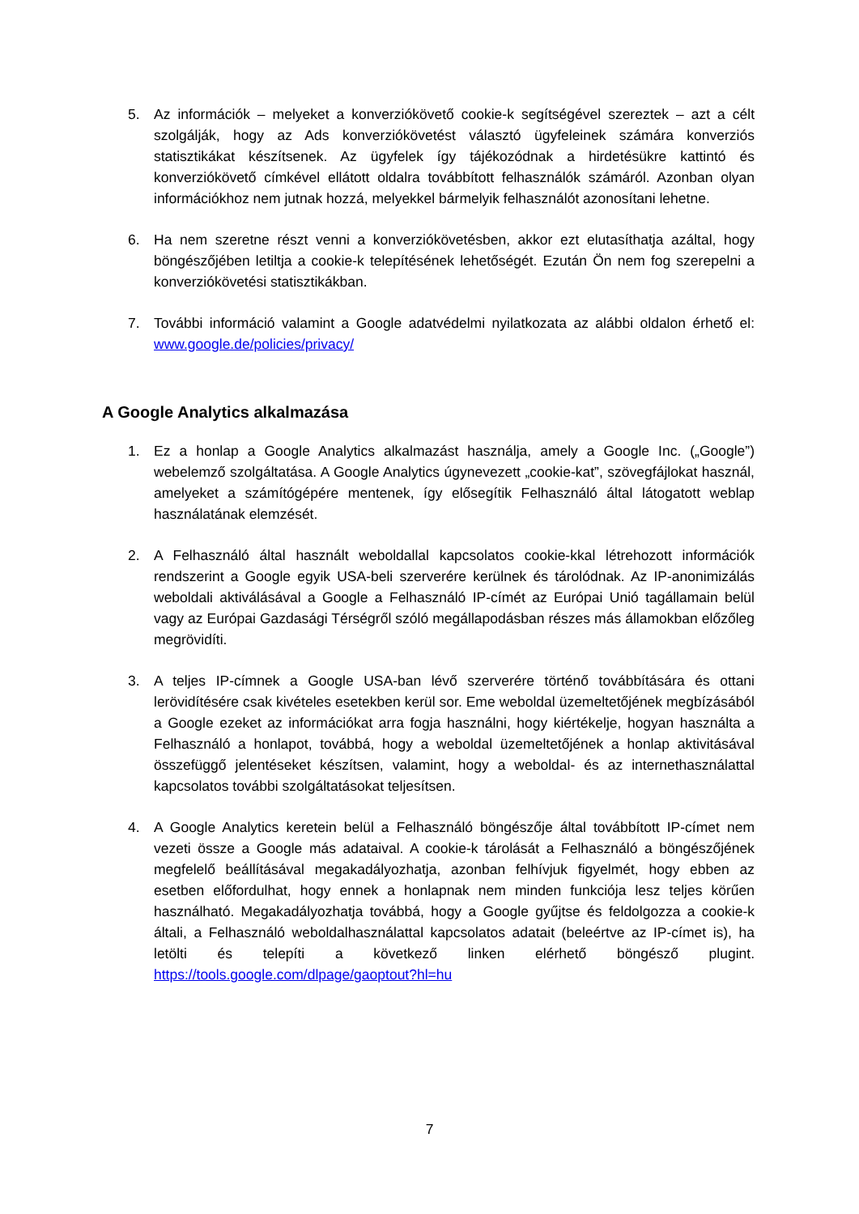5. Az információk – melyeket a konverziókövető cookie-k segítségével szereztek – azt a célt szolgálják, hogy az Ads konverziókövetést választó ügyfeleinek számára konverziós statisztikákat készítsenek. Az ügyfelek így tájékozódnak a hirdetésükre kattintó és konverziókövető címkével ellátott oldalra továbbított felhasználók számáról. Azonban olyan információkhoz nem jutnak hozzá, melyekkel bármelyik felhasználót azonosítani lehetne.
6. Ha nem szeretne részt venni a konverziókövetésben, akkor ezt elutasíthatja azáltal, hogy böngészőjében letiltja a cookie-k telepítésének lehetőségét. Ezután Ön nem fog szerepelni a konverziókövetési statisztikákban.
7. További információ valamint a Google adatvédelmi nyilatkozata az alábbi oldalon érhető el: www.google.de/policies/privacy/
A Google Analytics alkalmazása
1. Ez a honlap a Google Analytics alkalmazást használja, amely a Google Inc. („Google”) webelemző szolgáltatása. A Google Analytics úgynevezett „cookie-kat”, szövegfájlokat használ, amelyeket a számítógépére mentenek, így elősegítik Felhasználó által látogatott weblap használatának elemzését.
2. A Felhasználó által használt weboldallal kapcsolatos cookie-kkal létrehozott információk rendszerint a Google egyik USA-beli szerverére kerülnek és tárolódnak. Az IP-anonimizálás weboldali aktiválásával a Google a Felhasználó IP-címét az Európai Unió tagállamain belül vagy az Európai Gazdasági Térségről szóló megállapodásban részes más államokban előzőleg megrövidíti.
3. A teljes IP-címnek a Google USA-ban lévő szerverére történő továbbítására és ottani lerövidítésére csak kivételes esetekben kerül sor. Eme weboldal üzemeltetőjének megbízásából a Google ezeket az információkat arra fogja használni, hogy kiértékelje, hogyan használta a Felhasználó a honlapot, továbbá, hogy a weboldal üzemeltetőjének a honlap aktivitásával összefüggő jelentéseket készítsen, valamint, hogy a weboldal- és az internethasználattal kapcsolatos további szolgáltatásokat teljesítsen.
4. A Google Analytics keretein belül a Felhasználó böngészője által továbbított IP-címet nem vezeti össze a Google más adataival. A cookie-k tárolását a Felhasználó a böngészőjének megfelelő beállításával megakadályozhatja, azonban felhívjuk figyelmét, hogy ebben az esetben előfordulhat, hogy ennek a honlapnak nem minden funkciója lesz teljes körűen használható. Megakadályozhatja továbbá, hogy a Google gyűjtse és feldolgozza a cookie-k általi, a Felhasználó weboldalhasználattal kapcsolatos adatait (beleértve az IP-címet is), ha letölti és telepíti a következő linken elérhető böngésző plugint. https://tools.google.com/dlpage/gaoptout?hl=hu
7